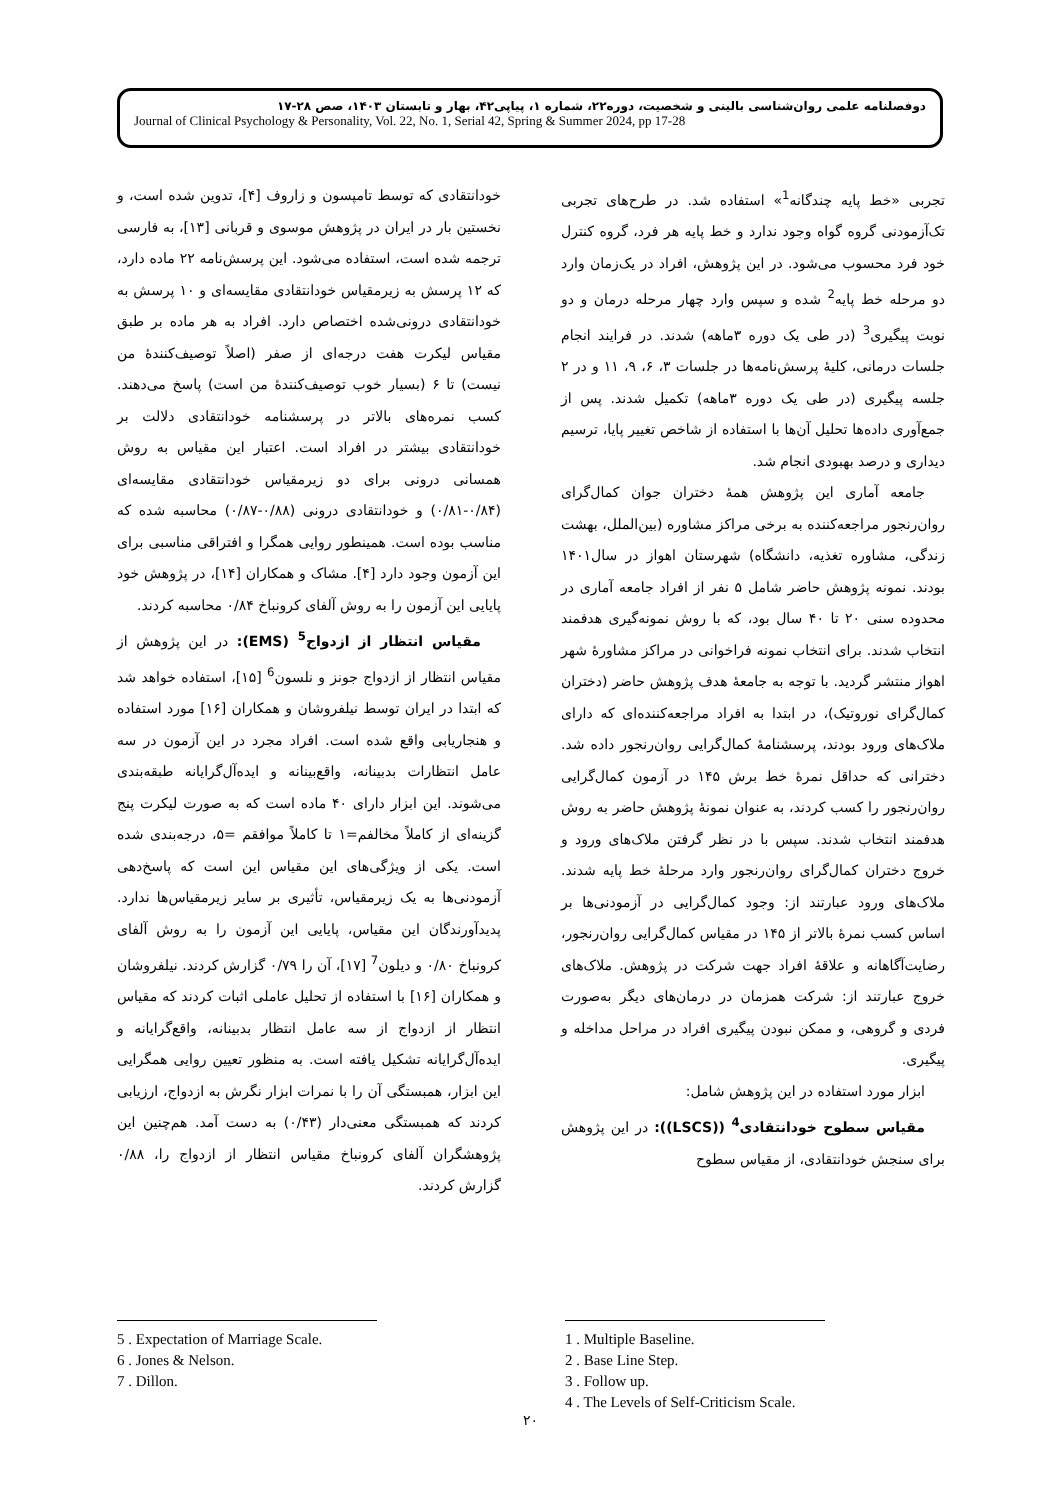دوفصلنامه علمی روان‌شناسی بالینی و شخصیت، دوره۲۲، شماره ۱، پیاپی۴۲، بهار و تابستان ۱۴۰۳، صص ۲۸-۱۷
Journal of Clinical Psychology & Personality, Vol. 22, No. 1, Serial 42, Spring & Summer 2024, pp 17-28
تجربی «خط پایه چندگانه<sup>1</sup>» استفاده شد. در طرح‌های تجربی تک‌آزمودنی گروه گواه وجود ندارد و خط پایه هر فرد، گروه کنترل خود فرد محسوب می‌شود. در این پژوهش، افراد در یک‌زمان وارد دو مرحله خط پایه<sup>2</sup> شده و سپس وارد چهار مرحله درمان و دو نوبت پیگیری<sup>3</sup> (در طی یک دوره ۳ماهه) شدند. در فرایند انجام جلسات درمانی، کلیهٔ پرسش‌نامه‌ها در جلسات ۳، ۶، ۹، ۱۱ و در ۲ جلسه پیگیری (در طی یک دوره ۳ماهه) تکمیل شدند. پس از جمع‌آوری داده‌ها تحلیل آن‌ها با استفاده از شاخص تغییر پایا، ترسیم دیداری و درصد بهبودی انجام شد.
جامعه آماری این پژوهش همهٔ دختران جوان کمال‌گرای روان‌رنجور مراجعه‌کننده به برخی مراکز مشاوره (بین‌الملل، بهشت زندگی، مشاوره تغذیه، دانشگاه) شهرستان اهواز در سال۱۴۰۱ بودند. نمونه پژوهش حاضر شامل ۵ نفر از افراد جامعه آماری در محدوده سنی ۲۰ تا ۴۰ سال بود، که با روش نمونه‌گیری هدفمند انتخاب شدند. برای انتخاب نمونه فراخوانی در مراکز مشاورهٔ شهر اهواز منتشر گردید. با توجه به جامعهٔ هدف پژوهش حاضر (دختران کمال‌گرای نوروتیک)، در ابتدا به افراد مراجعه‌کننده‌ای که دارای ملاک‌های ورود بودند، پرسشنامهٔ کمال‌گرایی روان‌رنجور داده شد. دخترانی که حداقل نمرهٔ خط برش ۱۴۵ در آزمون کمال‌گرایی روان‌رنجور را کسب کردند، به عنوان نمونهٔ پژوهش حاضر به روش هدفمند انتخاب شدند. سپس با در نظر گرفتن ملاک‌های ورود و خروج دختران کمال‌گرای روان‌رنجور وارد مرحلهٔ خط پایه شدند. ملاک‌های ورود عبارتند از: وجود کمال‌گرایی در آزمودنی‌ها بر اساس کسب نمرهٔ بالاتر از ۱۴۵ در مقیاس کمال‌گرایی روان‌رنجور، رضایت‌آگاهانه و علاقهٔ افراد جهت شرکت در پژوهش. ملاک‌های خروج عبارتند از: شرکت همزمان در درمان‌های دیگر به‌صورت فردی و گروهی، و ممکن نبودن پیگیری افراد در مراحل مداخله و پیگیری.
ابزار مورد استفاده در این پژوهش شامل:
مقیاس سطوح خودانتقادی<sup>4</sup> ((LSCS)): در این پژوهش برای سنجش خودانتقادی، از مقیاس سطوح
خودانتقادی که توسط تامپسون و زاروف [۴]، تدوین شده است، و نخستین بار در ایران در پژوهش موسوی و قربانی [۱۳]، به فارسی ترجمه شده است، استفاده می‌شود. این پرسش‌نامه ۲۲ ماده دارد، که ۱۲ پرسش به زیرمقیاس خودانتقادی مقایسه‌ای و ۱۰ پرسش به خودانتقادی درونی‌شده اختصاص دارد. افراد به هر ماده بر طبق مقیاس لیکرت هفت درجه‌ای از صفر (اصلاً توصیف‌کنندهٔ من نیست) تا ۶ (بسیار خوب توصیف‌کنندهٔ من است) پاسخ می‌دهند. کسب نمره‌های بالاتر در پرسشنامه خودانتقادی دلالت بر خودانتقادی بیشتر در افراد است. اعتبار این مقیاس به روش همسانی درونی برای دو زیرمقیاس خودانتقادی مقایسه‌ای (۰/۸۴-۰/۸۱) و خودانتقادی درونی (۰/۸۸-۰/۸۷) محاسبه شده که مناسب بوده است. همینطور روایی همگرا و افتراقی مناسبی برای این آزمون وجود دارد [۴]. مشاک و همکاران [۱۴]، در پژوهش خود پایایی این آزمون را به روش آلفای کرونباخ ۰/۸۴ محاسبه کردند.
مقیاس انتظار از ازدواج<sup>5</sup> (EMS): در این پژوهش از مقیاس انتظار از ازدواج جونز و نلسون<sup>6</sup> [۱۵]، استفاده خواهد شد که ابتدا در ایران توسط نیلفروشان و همکاران [۱۶] مورد استفاده و هنجاریابی واقع شده است. افراد مجرد در این آزمون در سه عامل انتظارات بدبینانه، واقع‌بینانه و ایده‌آل‌گرایانه طبقه‌بندی می‌شوند. این ابزار دارای ۴۰ ماده است که به صورت لیکرت پنج گزینه‌ای از کاملاً مخالفم=۱ تا کاملاً موافقم =۵، درجه‌بندی شده است. یکی از ویژگی‌های این مقیاس این است که پاسخ‌دهی آزمودنی‌ها به یک زیرمقیاس، تأثیری بر سایر زیرمقیاس‌ها ندارد. پدیدآورندگان این مقیاس، پایایی این آزمون را به روش آلفای کرونباخ ۰/۸۰ و دیلون<sup>7</sup> [۱۷]، آن را ۰/۷۹ گزارش کردند. نیلفروشان و همکاران [۱۶] با استفاده از تحلیل عاملی اثبات کردند که مقیاس انتظار از ازدواج از سه عامل انتظار بدبینانه، واقع‌گرایانه و ایده‌آل‌گرایانه تشکیل یافته است. به منظور تعیین روایی همگرایی این ابزار، همبستگی آن را با نمرات ابزار نگرش به ازدواج، ارزیابی کردند که همبستگی معنی‌دار (۰/۴۳) به دست آمد. هم‌چنین این پژوهشگران آلفای کرونباخ مقیاس انتظار از ازدواج را، ۰/۸۸ گزارش کردند.
5 . Expectation of Marriage Scale.
6 . Jones & Nelson.
7 . Dillon.
1 . Multiple Baseline.
2 . Base Line Step.
3 . Follow up.
4 . The Levels of Self-Criticism Scale.
۲۰